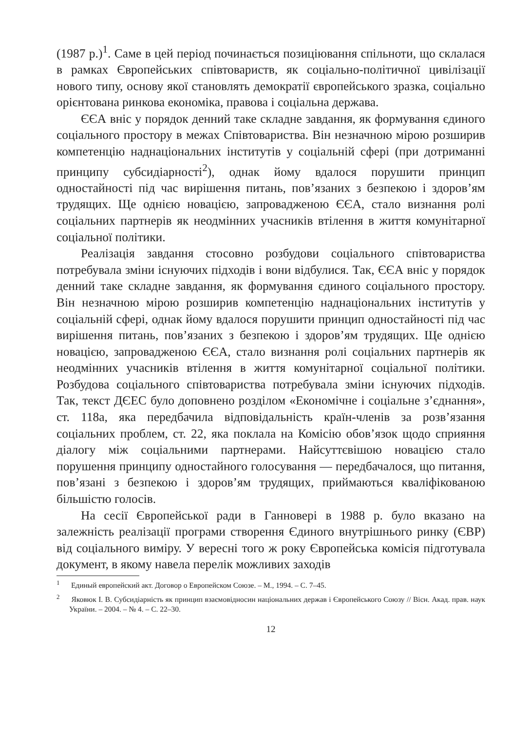(1987 р.)<sup>1</sup>. Саме в цей період починається позиціювання спільноти, що склалася в рамках Європейських співтовариств, як соціально-політичної цивілізації нового типу, основу якої становлять демократії європейського зразка, соціально орієнтована ринкова економіка, правова і соціальна держава.
ЄЄА вніс у порядок денний таке складне завдання, як формування єдиного соціального простору в межах Співтовариства. Він незначною мірою розширив компетенцію наднаціональних інститутів у соціальній сфері (при дотриманні принципу субсидіарності<sup>2</sup>), однак йому вдалося порушити принцип одностайності під час вирішення питань, пов’язаних з безпекою і здоров’ям трудящих. Ще однією новацією, запровадженою ЄЄА, стало визнання ролі соціальних партнерів як неодмінних учасників втілення в життя комунітарної соціальної політики.
Реалізація завдання стосовно розбудови соціального співтовариства потребувала зміни існуючих підходів і вони відбулися. Так, ЄЄА вніс у порядок денний таке складне завдання, як формування єдиного соціального простору. Він незначною мірою розширив компетенцію наднаціональних інститутів у соціальній сфері, однак йому вдалося порушити принцип одностайності під час вирішення питань, пов’язаних з безпекою і здоров’ям трудящих. Ще однією новацією, запровадженою ЄЄА, стало визнання ролі соціальних партнерів як неодмінних учасників втілення в життя комунітарної соціальної політики. Розбудова соціального співтовариства потребувала зміни існуючих підходів. Так, текст ДЄЕС було доповнено розділом «Економічне і соціальне з’єднання», ст. 118а, яка передбачила відповідальність країн-членів за розв’язання соціальних проблем, ст. 22, яка поклала на Комісію обов’язок щодо сприяння діалогу між соціальними партнерами. Найсуттєвішою новацією стало порушення принципу одностайного голосування — передбачалося, що питання, пов’язані з безпекою і здоров’ям трудящих, приймаються кваліфікованою більшістю голосів.
На сесії Європейської ради в Ганновері в 1988 р. було вказано на залежність реалізації програми створення Єдиного внутрішнього ринку (ЄВР) від соціального виміру. У вересні того ж року Європейська комісія підготувала документ, в якому навела перелік можливих заходів
<sup>1</sup> Единый европейский акт. Договор о Европейском Союзе. – М., 1994. – С. 7–45.
<sup>2</sup> Яковюк І. В. Субсидіарність як принцип взаємовідносин національних держав і Європейського Союзу // Вісн. Акад. прав. наук України. – 2004. – № 4. – С. 22–30.
12